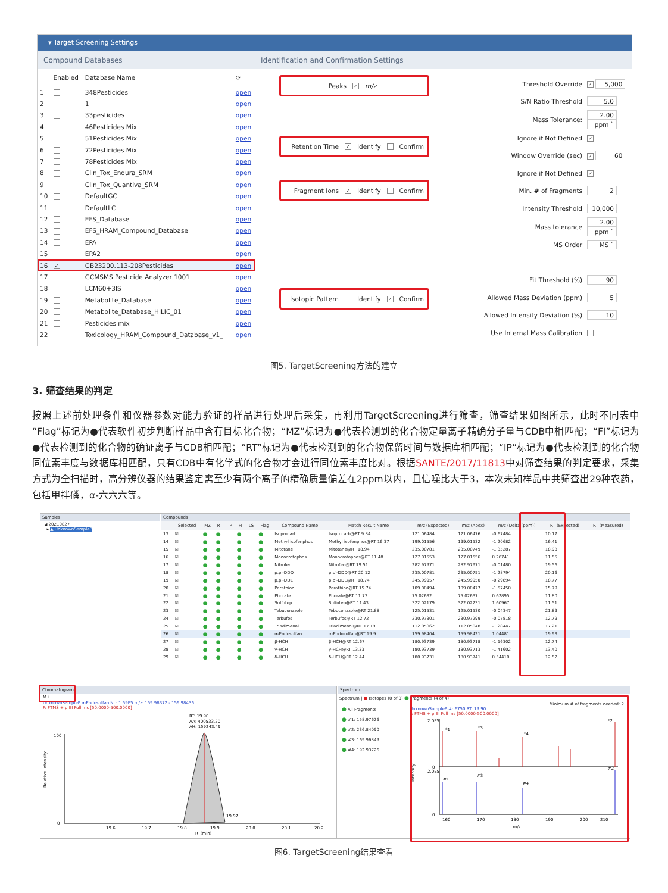▾ Target Screening Settings
Compound Databases Identification and Confirmation Settings
| | Enabled | Database Name | ⟳ |
| --- | --- | --- | --- |
| 1 | | 348Pesticides | open |
| 2 | | 1 | open |
| 3 | | 33pesticides | open |
| 4 | | 46Pesticides Mix | open |
| 5 | | 51Pesticides Mix | open |
| 6 | | 72Pesticides Mix | open |
| 7 | | 78Pesticides Mix | open |
| 8 | | Clin_Tox_Endura_SRM | open |
| 9 | | Clin_Tox_Quantiva_SRM | open |
| 10 | | DefaultGC | open |
| 11 | | DefaultLC | open |
| 12 | | EFS_Database | open |
| 13 | | EFS_HRAM_Compound_Database | open |
| 14 | | EPA | open |
| 15 | | EPA2 | open |
| 16 | ✓ | GB23200.113-208Pesticides | open |
| 17 | | GCMSMS Pesticide Analyzer 1001 | open |
| 18 | | LCM60+3IS | open |
| 19 | | Metabolite_Database | open |
| 20 | | Metabolite_Database_HILIC_01 | open |
| 21 | | Pesticides mix | open |
| 22 | | Toxicology_HRAM_Compound_Database_v1_ | open |
Peaks ✓ m/z
Retention Time ✓ Identify Confirm
Fragment Ions ✓ Identify Confirm
Isotopic Pattern Identify ✓ Confirm
| Threshold Override | ✓ 5,000 |
| S/N Ratio Threshold | 5.0 |
| Mass Tolerance: | 2.00 ppm ˅ |
| Ignore if Not Defined | ✓ |
| Window Override (sec) | ✓ 60 |
| Ignore if Not Defined | ✓ |
| Min. # of Fragments | 2 |
| Intensity Threshold | 10,000 |
| Mass tolerance | 2.00 ppm ˅ |
| MS Order | MS ˅ |
| Fit Threshold (%) | 90 |
| Allowed Mass Deviation (ppm) | 5 |
| Allowed Intensity Deviation (%) | 10 |
| Use Internal Mass Calibration | |
图5. TargetScreening方法的建立
3. 筛查结果的判定
按照上述前处理条件和仪器参数对能力验证的样品进行处理后采集，再利用TargetScreening进行筛查，筛查结果如图所示，此时不同表中“Flag”标记为●代表软件初步判断样品中含有目标化合物；“MZ”标记为●代表检测到的化合物定量离子精确分子量与CDB中相匹配；“FI”标记为●代表检测到的化合物的确证离子与CDB相匹配；“RT”标记为●代表检测到的化合物保留时间与数据库相匹配；“IP”标记为●代表检测到的化合物同位素丰度与数据库相匹配，只有CDB中有化学式的化合物才会进行同位素丰度比对。根据SANTE/2017/11813中对筛查结果的判定要求，采集方式为全扫描时，高分辨仪器的结果鉴定需至少有两个离子的精确质量偏差在2ppm以内，且信噪比大于3，本次未知样品中共筛查出29种农药，包括甲拌磷，α-六六六等。
Samples
◢ 20210827
▸ ▲ UnknownSampleP
Compounds
| | Selected | MZ | RT | IP | FI | LS | Flag | Compound Name | Match Result Name | m/z (Expected) | m/z (Apex) | m/z (Delta (ppm)) | RT (Expected) | RT (Measured) |
| --- | --- | --- | --- | --- | --- | --- | --- | --- | --- | --- | --- | --- | --- | --- |
| 13 | ☑ | ● | ● | | ● | | ● | Isoprocarb | Isoprocarb@RT 9.84 | 121.06484 | 121.06476 | -0.67484 | 10.17 | |
| 14 | ☑ | ● | ● | | ● | | ● | Methyl isofenphos | Methyl isofenphos@RT 16.37 | 199.01556 | 199.01532 | -1.20682 | 16.41 | |
| 15 | ☑ | ● | ● | | ● | | ● | Mitotane | Mitotane@RT 18.94 | 235.00781 | 235.00749 | -1.35287 | 18.98 | |
| 16 | ☑ | ● | ● | | ● | | ● | Monocrotophos | Monocrotophos@RT 11.48 | 127.01553 | 127.01556 | 0.26741 | 11.55 | |
| 17 | ☑ | ● | ● | | ● | | ● | Nitrofen | Nitrofen@RT 19.51 | 282.97971 | 282.97971 | -0.01480 | 19.56 | |
| 18 | ☑ | ● | ● | | ● | | ● | p,p'-DDD | p,p'-DDD@RT 20.12 | 235.00781 | 235.00751 | -1.28794 | 20.16 | |
| 19 | ☑ | ● | ● | | ● | | ● | p,p'-DDE | p,p'-DDE@RT 18.74 | 245.99957 | 245.99950 | -0.29894 | 18.77 | |
| 20 | ☑ | ● | ● | | ● | | ● | Parathion | Parathion@RT 15.74 | 109.00494 | 109.00477 | -1.57450 | 15.79 | |
| 21 | ☑ | ● | ● | | ● | | ● | Phorate | Phorate@RT 11.73 | 75.02632 | 75.02637 | 0.62895 | 11.80 | |
| 22 | ☑ | ● | ● | | ● | | ● | Sulfotep | Sulfotep@RT 11.43 | 322.02179 | 322.02231 | 1.60967 | 11.51 | |
| 23 | ☑ | ● | ● | | ● | | ● | Tebuconazole | Tebuconazole@RT 21.88 | 125.01531 | 125.01530 | -0.04347 | 21.89 | |
| 24 | ☑ | ● | ● | | ● | | ● | Terbufos | Terbufos@RT 12.72 | 230.97301 | 230.97299 | -0.07818 | 12.79 | |
| 25 | ☑ | ● | ● | | ● | | ● | Triadimenol | Triadimenol@RT 17.19 | 112.05062 | 112.05048 | -1.28447 | 17.21 | |
| 26 | ☑ | ● | ● | | ● | | ● | α-Endosulfan | α-Endosulfan@RT 19.9 | 159.98404 | 159.98421 | 1.04481 | 19.93 | |
| 27 | ☑ | ● | ● | | ● | | ● | β-HCH | β-HCH@RT 12.67 | 180.93739 | 180.93718 | -1.16302 | 12.74 | |
| 28 | ☑ | ● | ● | | ● | | ● | γ-HCH | γ-HCH@RT 13.33 | 180.93739 | 180.93713 | -1.41602 | 13.40 | |
| 29 | ☑ | ● | ● | | ● | | ● | δ-HCH | δ-HCH@RT 12.44 | 180.93731 | 180.93741 | 0.54410 | 12.52 | |
Chromatogram
M+
UnknownSampleP α-Endosulfan NL: 1.59E5 m/z: 159.98372 - 159.98436
F: FTMS + p EI Full ms [50.0000-500.0000]
RT: 19.90
AA: 400533.20
AH: 159243.49
0
100
Relative Intensity
19.6
19.7
19.8
19.9
20.0
20.1
20.2
19.97
RT(min)
Spectrum
Spectrum | ■ Isotopes (0 of 0) ● Fragments (4 of 4)
● All Fragments
● #1: 158.97626
● #2: 236.84090
● #3: 169.96849
● #4: 192.93726
Minimum # of fragments needed: 2
UnknownSampleP #: 6750 RT: 19.90
F: FTMS + p EI Full ms [50.0000-500.0000]
2.0E5
0
2.0E5
0
*1
*3
*4
*2
#1
#3
#4
#2
Intensity
160
170
180
190
200
210
m/z
图6. TargetScreening结果查看